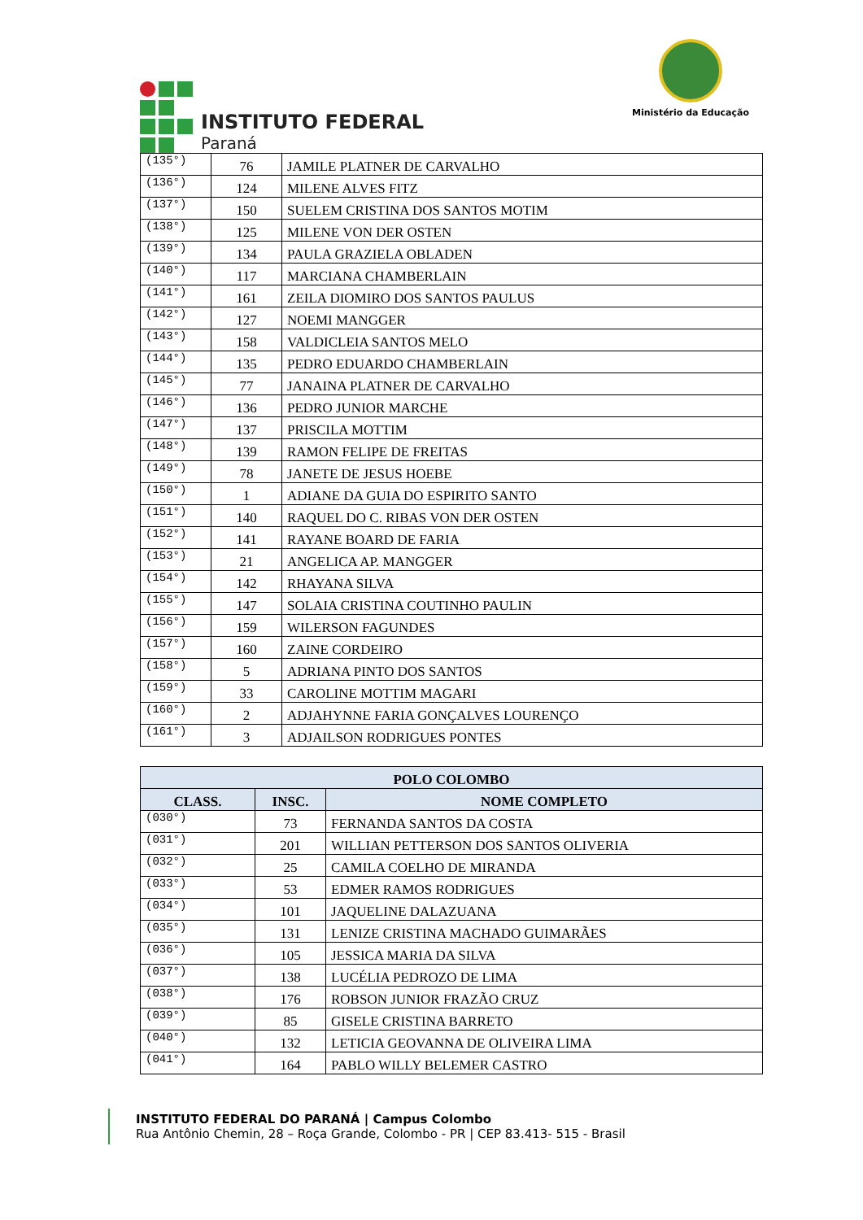INSTITUTO FEDERAL
Paraná
Ministério da Educação
| (135°) | 76 | JAMILE PLATNER DE CARVALHO |
| (136°) | 124 | MILENE ALVES FITZ |
| (137°) | 150 | SUELEM CRISTINA DOS SANTOS MOTIM |
| (138°) | 125 | MILENE VON DER OSTEN |
| (139°) | 134 | PAULA GRAZIELA OBLADEN |
| (140°) | 117 | MARCIANA CHAMBERLAIN |
| (141°) | 161 | ZEILA DIOMIRO DOS SANTOS PAULUS |
| (142°) | 127 | NOEMI MANGGER |
| (143°) | 158 | VALDICLEIA SANTOS MELO |
| (144°) | 135 | PEDRO EDUARDO CHAMBERLAIN |
| (145°) | 77 | JANAINA PLATNER DE CARVALHO |
| (146°) | 136 | PEDRO JUNIOR MARCHE |
| (147°) | 137 | PRISCILA MOTTIM |
| (148°) | 139 | RAMON FELIPE DE FREITAS |
| (149°) | 78 | JANETE DE JESUS HOEBE |
| (150°) | 1 | ADIANE DA GUIA DO ESPIRITO SANTO |
| (151°) | 140 | RAQUEL DO C. RIBAS VON DER OSTEN |
| (152°) | 141 | RAYANE BOARD DE FARIA |
| (153°) | 21 | ANGELICA AP. MANGGER |
| (154°) | 142 | RHAYANA SILVA |
| (155°) | 147 | SOLAIA CRISTINA COUTINHO PAULIN |
| (156°) | 159 | WILERSON FAGUNDES |
| (157°) | 160 | ZAINE CORDEIRO |
| (158°) | 5 | ADRIANA PINTO DOS SANTOS |
| (159°) | 33 | CAROLINE MOTTIM MAGARI |
| (160°) | 2 | ADJAHYNNE FARIA GONÇALVES LOURENÇO |
| (161°) | 3 | ADJAILSON RODRIGUES PONTES |
| POLO COLOMBO | | |
| --- | --- | --- |
| CLASS. | INSC. | NOME COMPLETO |
| (030°) | 73 | FERNANDA SANTOS DA COSTA |
| (031°) | 201 | WILLIAN PETTERSON DOS SANTOS OLIVERIA |
| (032°) | 25 | CAMILA COELHO DE MIRANDA |
| (033°) | 53 | EDMER RAMOS RODRIGUES |
| (034°) | 101 | JAQUELINE DALAZUANA |
| (035°) | 131 | LENIZE CRISTINA MACHADO GUIMARÃES |
| (036°) | 105 | JESSICA MARIA DA SILVA |
| (037°) | 138 | LUCÉLIA PEDROZO DE LIMA |
| (038°) | 176 | ROBSON JUNIOR FRAZÃO CRUZ |
| (039°) | 85 | GISELE CRISTINA BARRETO |
| (040°) | 132 | LETICIA GEOVANNA DE OLIVEIRA LIMA |
| (041°) | 164 | PABLO WILLY BELEMER CASTRO |
INSTITUTO FEDERAL DO PARANÁ | Campus Colombo
Rua Antônio Chemin, 28 – Roça Grande, Colombo - PR | CEP 83.413- 515 - Brasil